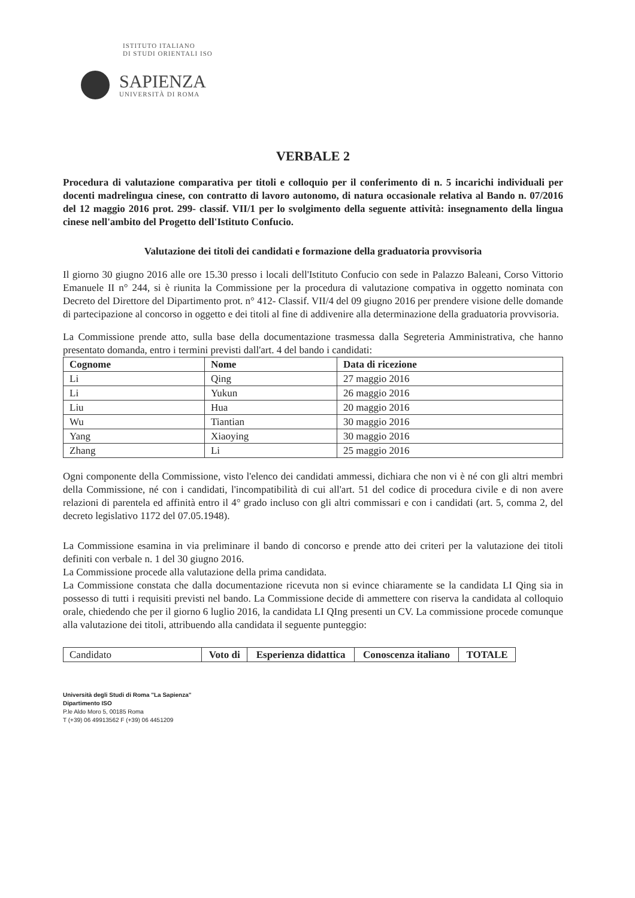ISTITUTO ITALIANO
DI STUDI ORIENTALI ISO
SAPIENZA
UNIVERSITÀ DI ROMA
VERBALE 2
Procedura di valutazione comparativa per titoli e colloquio per il conferimento di n. 5 incarichi individuali per docenti madrelingua cinese, con contratto di lavoro autonomo, di natura occasionale relativa al Bando n. 07/2016 del 12 maggio 2016 prot. 299- classif. VII/1 per lo svolgimento della seguente attività: insegnamento della lingua cinese nell'ambito del Progetto dell'Istituto Confucio.
Valutazione dei titoli dei candidati e formazione della graduatoria provvisoria
Il giorno 30 giugno 2016 alle ore 15.30 presso i locali dell'Istituto Confucio con sede in Palazzo Baleani, Corso Vittorio Emanuele II n° 244, si è riunita la Commissione per la procedura di valutazione compativa in oggetto nominata con Decreto del Direttore del Dipartimento prot. n° 412- Classif. VII/4 del 09 giugno 2016 per prendere visione delle domande di partecipazione al concorso in oggetto e dei titoli al fine di addivenire alla determinazione della graduatoria provvisoria.
La Commissione prende atto, sulla base della documentazione trasmessa dalla Segreteria Amministrativa, che hanno presentato domanda, entro i termini previsti dall'art. 4 del bando i candidati:
| Cognome | Nome | Data di ricezione |
| --- | --- | --- |
| Li | Qing | 27 maggio 2016 |
| Li | Yukun | 26 maggio 2016 |
| Liu | Hua | 20 maggio 2016 |
| Wu | Tiantian | 30 maggio 2016 |
| Yang | Xiaoying | 30 maggio 2016 |
| Zhang | Li | 25 maggio 2016 |
Ogni componente della Commissione, visto l'elenco dei candidati ammessi, dichiara che non vi è né con gli altri membri della Commissione, né con i candidati, l'incompatibilità di cui all'art. 51 del codice di procedura civile e di non avere relazioni di parentela ed affinità entro il 4° grado incluso con gli altri commissari e con i candidati (art. 5, comma 2, del decreto legislativo 1172 del 07.05.1948).
La Commissione esamina in via preliminare il bando di concorso e prende atto dei criteri per la valutazione dei titoli definiti con verbale n. 1 del 30 giugno 2016.
La Commissione procede alla valutazione della prima candidata.
La Commissione constata che dalla documentazione ricevuta non si evince chiaramente se la candidata LI Qing sia in possesso di tutti i requisiti previsti nel bando. La Commissione decide di ammettere con riserva la candidata al colloquio orale, chiedendo che per il giorno 6 luglio 2016, la candidata LI QIng presenti un CV. La commissione procede comunque alla valutazione dei titoli, attribuendo alla candidata il seguente punteggio:
| Candidato | Voto di | Esperienza didattica | Conoscenza italiano | TOTALE |
Università degli Studi di Roma "La Sapienza"
Dipartimento ISO
P.le Aldo Moro 5, 00185 Roma
T (+39) 06 49913562 F (+39) 06 4451209